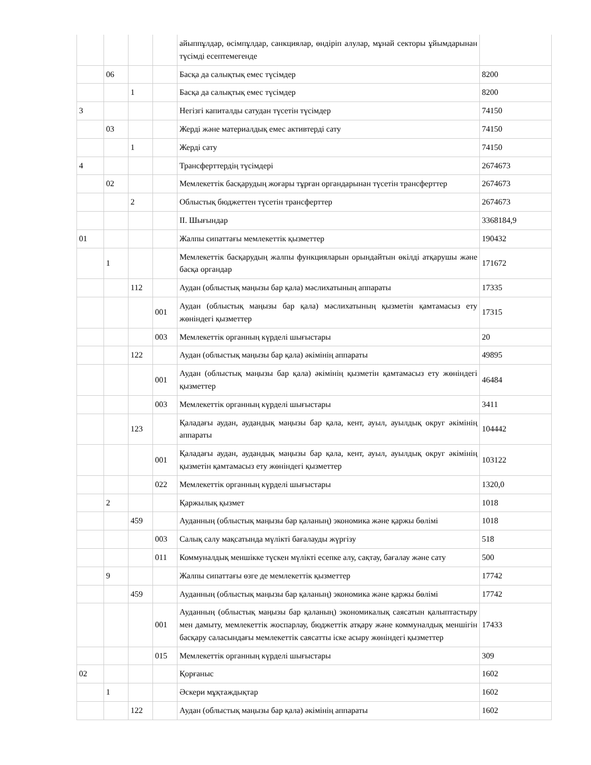| | | | | айыппұлдар, өсімпұлдар, санкциялар, өндіріп алулар, мұнай секторы ұйымдарынан түсімді есептемегенде | |
| | 06 | | | Басқа да салықтық емес түсімдер | 8200 |
| | | 1 | | Басқа да салықтық емес түсімдер | 8200 |
| 3 | | | | Негізгі капиталды сатудан түсетін түсімдер | 74150 |
| | 03 | | | Жерді және материалдық емес активтерді сату | 74150 |
| | | 1 | | Жерді сату | 74150 |
| 4 | | | | Трансферттердің түсімдері | 2674673 |
| | 02 | | | Мемлекеттік басқарудың жоғары тұрған органдарынан түсетін трансферттер | 2674673 |
| | | 2 | | Облыстық бюджеттен түсетін трансферттер | 2674673 |
| | | | | II. Шығындар | 3368184,9 |
| 01 | | | | Жалпы сипаттағы мемлекеттік қызметтер | 190432 |
| | 1 | | | Мемлекеттік басқарудың жалпы функцияларын орындайтын өкілді атқарушы және басқа органдар | 171672 |
| | | 112 | | Аудан (облыстық маңызы бар қала) мәслихатының аппараты | 17335 |
| | | | 001 | Аудан (облыстық маңызы бар қала) мәслихатының қызметін қамтамасыз ету жөніндегі қызметтер | 17315 |
| | | | 003 | Мемлекеттік органның күрделі шығыстары | 20 |
| | | 122 | | Аудан (облыстық маңызы бар қала) әкімінің аппараты | 49895 |
| | | | 001 | Аудан (облыстық маңызы бар қала) әкімінің қызметін қамтамасыз ету жөніндегі қызметтер | 46484 |
| | | | 003 | Мемлекеттік органның күрделі шығыстары | 3411 |
| | | 123 | | Қаладағы аудан, аудандық маңызы бар қала, кент, ауыл, ауылдық округ әкімінің аппараты | 104442 |
| | | | 001 | Қаладағы аудан, аудандық маңызы бар қала, кент, ауыл, ауылдық округ әкімінің қызметін қамтамасыз ету жөніндегі қызметтер | 103122 |
| | | | 022 | Мемлекеттік органның күрделі шығыстары | 1320,0 |
| | 2 | | | Қаржылық қызмет | 1018 |
| | | 459 | | Ауданның (облыстық маңызы бар қаланың) экономика және қаржы бөлімі | 1018 |
| | | | 003 | Салық салу мақсатында мүлікті бағалауды жүргізу | 518 |
| | | | 011 | Коммуналдық меншікке түскен мүлікті есепке алу, сақтау, бағалау және сату | 500 |
| | 9 | | | Жалпы сипаттағы өзге де мемлекеттік қызметтер | 17742 |
| | | 459 | | Ауданның (облыстық маңызы бар қаланың) экономика және қаржы бөлімі | 17742 |
| | | | 001 | Ауданның (облыстық маңызы бар қаланың) экономикалық саясатын қалыптастыру мен дамыту, мемлекеттік жоспарлау, бюджеттік атқару және коммуналдық меншігін басқару саласындағы мемлекеттік саясатты іске асыру жөніндегі қызметтер | 17433 |
| | | | 015 | Мемлекеттік органның күрделі шығыстары | 309 |
| 02 | | | | Қорғаныс | 1602 |
| | 1 | | | Әскери мұқтаждықтар | 1602 |
| | | 122 | | Аудан (облыстық маңызы бар қала) әкімінің аппараты | 1602 |